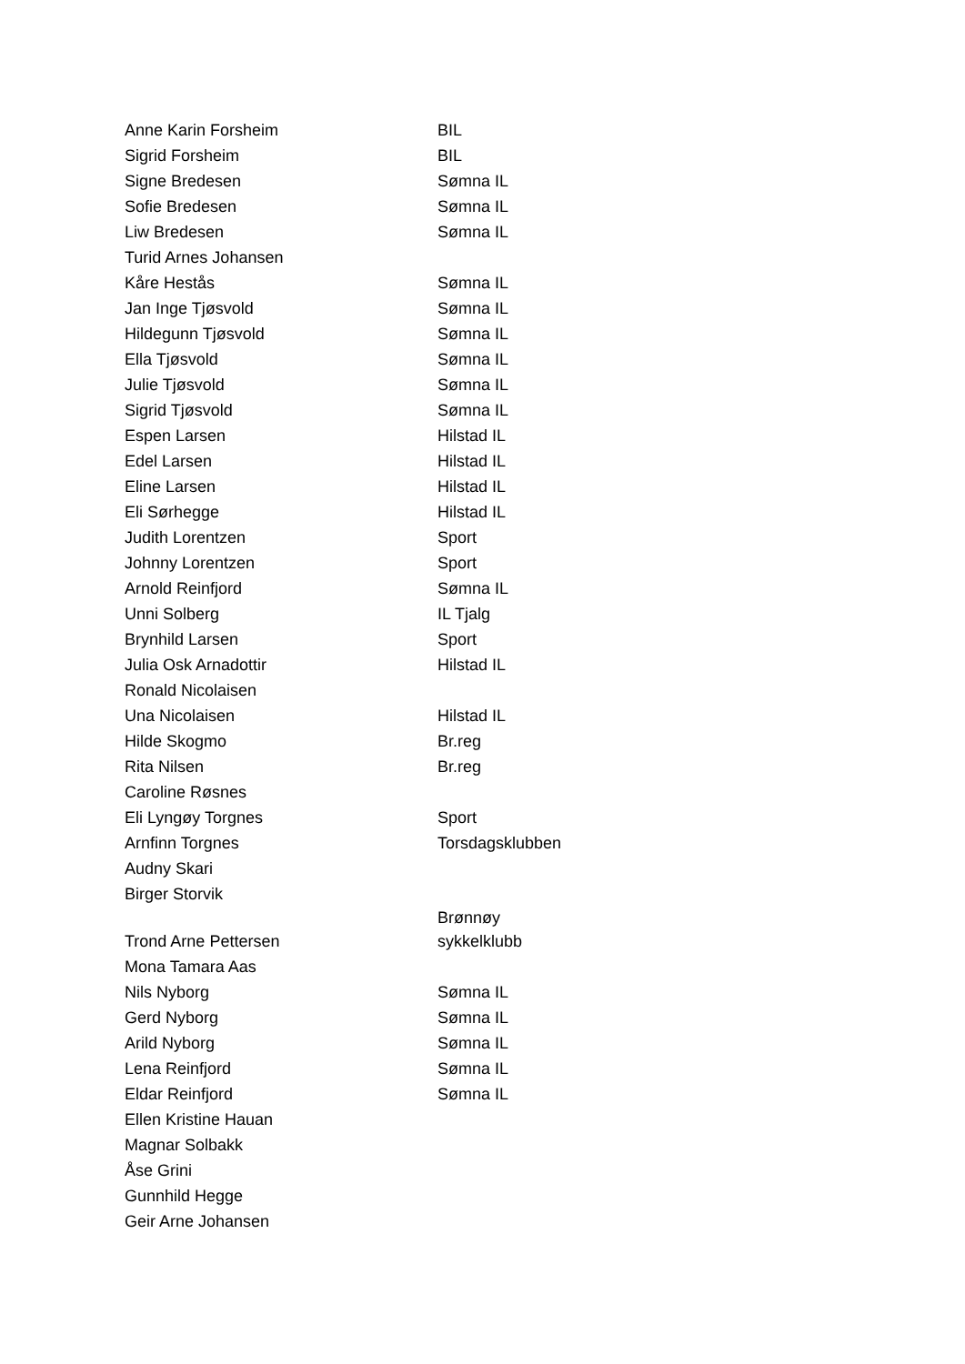| Anne Karin Forsheim | BIL |
| Sigrid Forsheim | BIL |
| Signe Bredesen | Sømna IL |
| Sofie Bredesen | Sømna IL |
| Liw Bredesen | Sømna IL |
| Turid Arnes Johansen | |
| Kåre Hestås | Sømna IL |
| Jan Inge Tjøsvold | Sømna IL |
| Hildegunn Tjøsvold | Sømna IL |
| Ella Tjøsvold | Sømna IL |
| Julie Tjøsvold | Sømna IL |
| Sigrid Tjøsvold | Sømna IL |
| Espen Larsen | Hilstad IL |
| Edel Larsen | Hilstad IL |
| Eline Larsen | Hilstad IL |
| Eli Sørhegge | Hilstad IL |
| Judith Lorentzen | Sport |
| Johnny Lorentzen | Sport |
| Arnold Reinfjord | Sømna IL |
| Unni Solberg | IL Tjalg |
| Brynhild Larsen | Sport |
| Julia Osk Arnadottir | Hilstad IL |
| Ronald Nicolaisen | |
| Una Nicolaisen | Hilstad IL |
| Hilde Skogmo | Br.reg |
| Rita Nilsen | Br.reg |
| Caroline Røsnes | |
| Eli Lyngøy Torgnes | Sport |
| Arnfinn Torgnes | Torsdagsklubben |
| Audny Skari | |
| Birger Storvik | |
| Trond Arne Pettersen | Brønnøy sykkelklubb |
| Mona Tamara Aas | |
| Nils Nyborg | Sømna IL |
| Gerd Nyborg | Sømna IL |
| Arild Nyborg | Sømna IL |
| Lena Reinfjord | Sømna IL |
| Eldar Reinfjord | Sømna IL |
| Ellen Kristine Hauan | |
| Magnar Solbakk | |
| Åse Grini | |
| Gunnhild Hegge | |
| Geir Arne Johansen | |